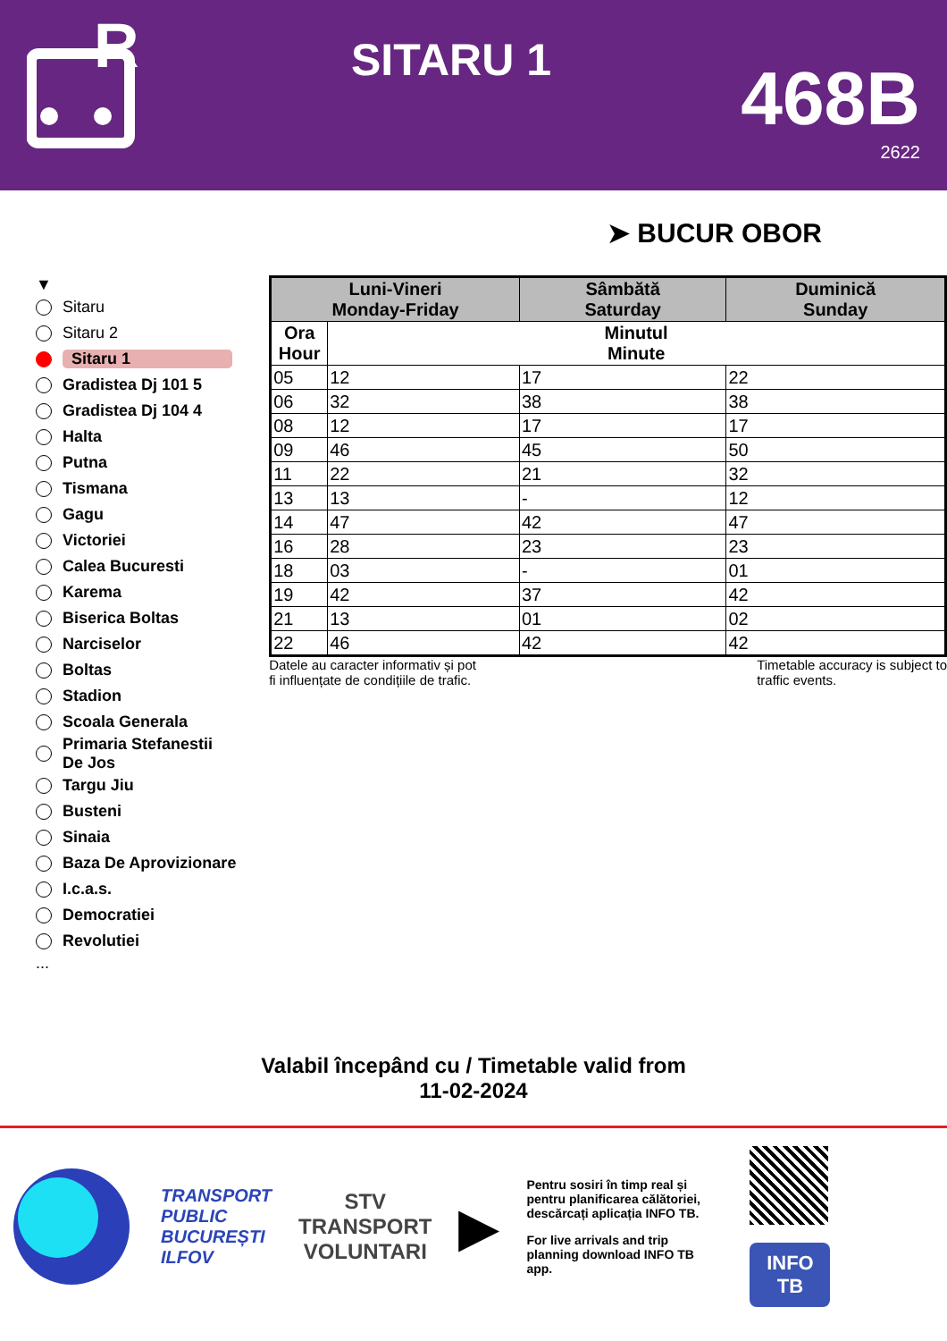R
SITARU 1
468B
2622
➤ BUCUR OBOR
▼
Sitaru
Sitaru 2
Sitaru 1
Gradistea Dj 101 5
Gradistea Dj 104 4
Halta
Putna
Tismana
Gagu
Victoriei
Calea Bucuresti
Karema
Biserica Boltas
Narciselor
Boltas
Stadion
Scoala Generala
Primaria Stefanestii De Jos
Targu Jiu
Busteni
Sinaia
Baza De Aprovizionare
I.c.a.s.
Democratiei
Revolutiei
...
| Luni-Vineri Monday-Friday | | Sâmbătă Saturday | Duminică Sunday |
| --- | --- | --- | --- |
| Ora Hour | Minutul Minute | | |
| 05 | 12 | 17 | 22 |
| 06 | 32 | 38 | 38 |
| 08 | 12 | 17 | 17 |
| 09 | 46 | 45 | 50 |
| 11 | 22 | 21 | 32 |
| 13 | 13 | - | 12 |
| 14 | 47 | 42 | 47 |
| 16 | 28 | 23 | 23 |
| 18 | 03 | - | 01 |
| 19 | 42 | 37 | 42 |
| 21 | 13 | 01 | 02 |
| 22 | 46 | 42 | 42 |
Datele au caracter informativ și pot
fi influențate de condițiile de trafic.
Timetable accuracy is subject to
traffic events.
Valabil începând cu / Timetable valid from
11-02-2024
TRANSPORT
PUBLIC
BUCUREȘTI
ILFOV
STV
TRANSPORT
VOLUNTARI
▶
Pentru sosiri în timp real și pentru planificarea călătoriei, descărcați aplicația INFO TB.
For live arrivals and trip planning download INFO TB app.
INFO
TB